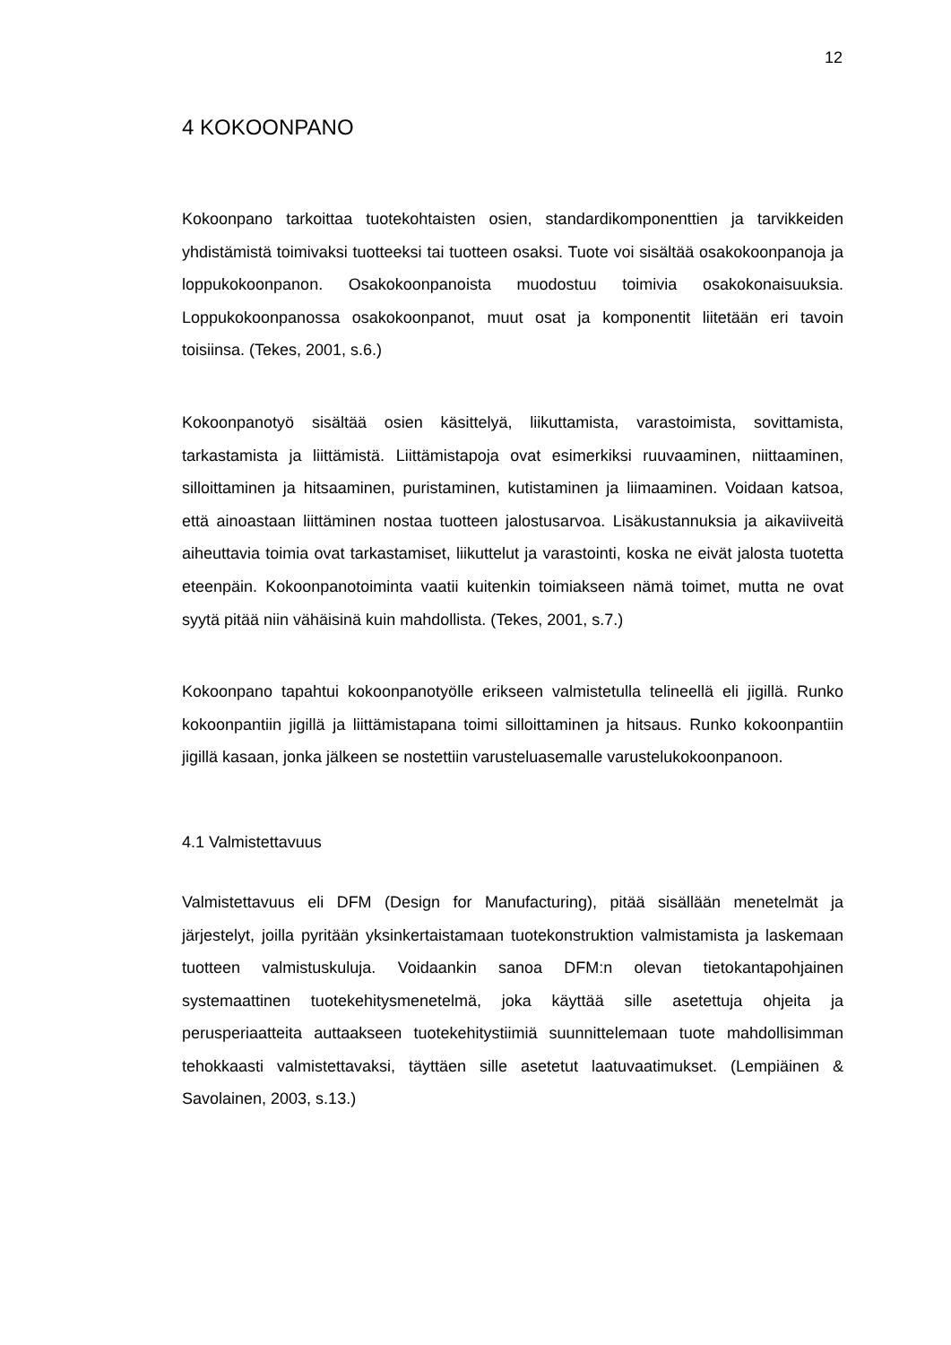12
4 KOKOONPANO
Kokoonpano tarkoittaa tuotekohtaisten osien, standardikomponenttien ja tarvikkeiden yhdistämistä toimivaksi tuotteeksi tai tuotteen osaksi. Tuote voi sisältää osakokoonpanoja ja loppukokoonpanon. Osakokoonpanoista muodostuu toimivia osakokonaisuuksia. Loppukokoonpanossa osakokoonpanot, muut osat ja komponentit liitetään eri tavoin toisiinsa. (Tekes, 2001, s.6.)
Kokoonpanotyö sisältää osien käsittelyä, liikuttamista, varastoimista, sovittamista, tarkastamista ja liittämistä. Liittämistapoja ovat esimerkiksi ruuvaaminen, niittaaminen, silloittaminen ja hitsaaminen, puristaminen, kutistaminen ja liimaaminen. Voidaan katsoa, että ainoastaan liittäminen nostaa tuotteen jalostusarvoa. Lisäkustannuksia ja aikaviiveitä aiheuttavia toimia ovat tarkastamiset, liikuttelut ja varastointi, koska ne eivät jalosta tuotetta eteenpäin. Kokoonpanotoiminta vaatii kuitenkin toimiakseen nämä toimet, mutta ne ovat syytä pitää niin vähäisinä kuin mahdollista. (Tekes, 2001, s.7.)
Kokoonpano tapahtui kokoonpanotyölle erikseen valmistetulla telineellä eli jigillä. Runko kokoonpantiin jigillä ja liittämistapana toimi silloittaminen ja hitsaus. Runko kokoonpantiin jigillä kasaan, jonka jälkeen se nostettiin varusteluasemalle varustelukokoonpanoon.
4.1 Valmistettavuus
Valmistettavuus eli DFM (Design for Manufacturing), pitää sisällään menetelmät ja järjestelyt, joilla pyritään yksinkertaistamaan tuotekonstruktion valmistamista ja laskemaan tuotteen valmistuskuluja. Voidaankin sanoa DFM:n olevan tietokantapohjainen systemaattinen tuotekehitysmenetelmä, joka käyttää sille asetettuja ohjeita ja perusperiaatteita auttaakseen tuotekehitystiimiä suunnittelemaan tuote mahdollisimman tehokkaasti valmistettavaksi, täyttäen sille asetetut laatuvaatimukset. (Lempiäinen & Savolainen, 2003, s.13.)